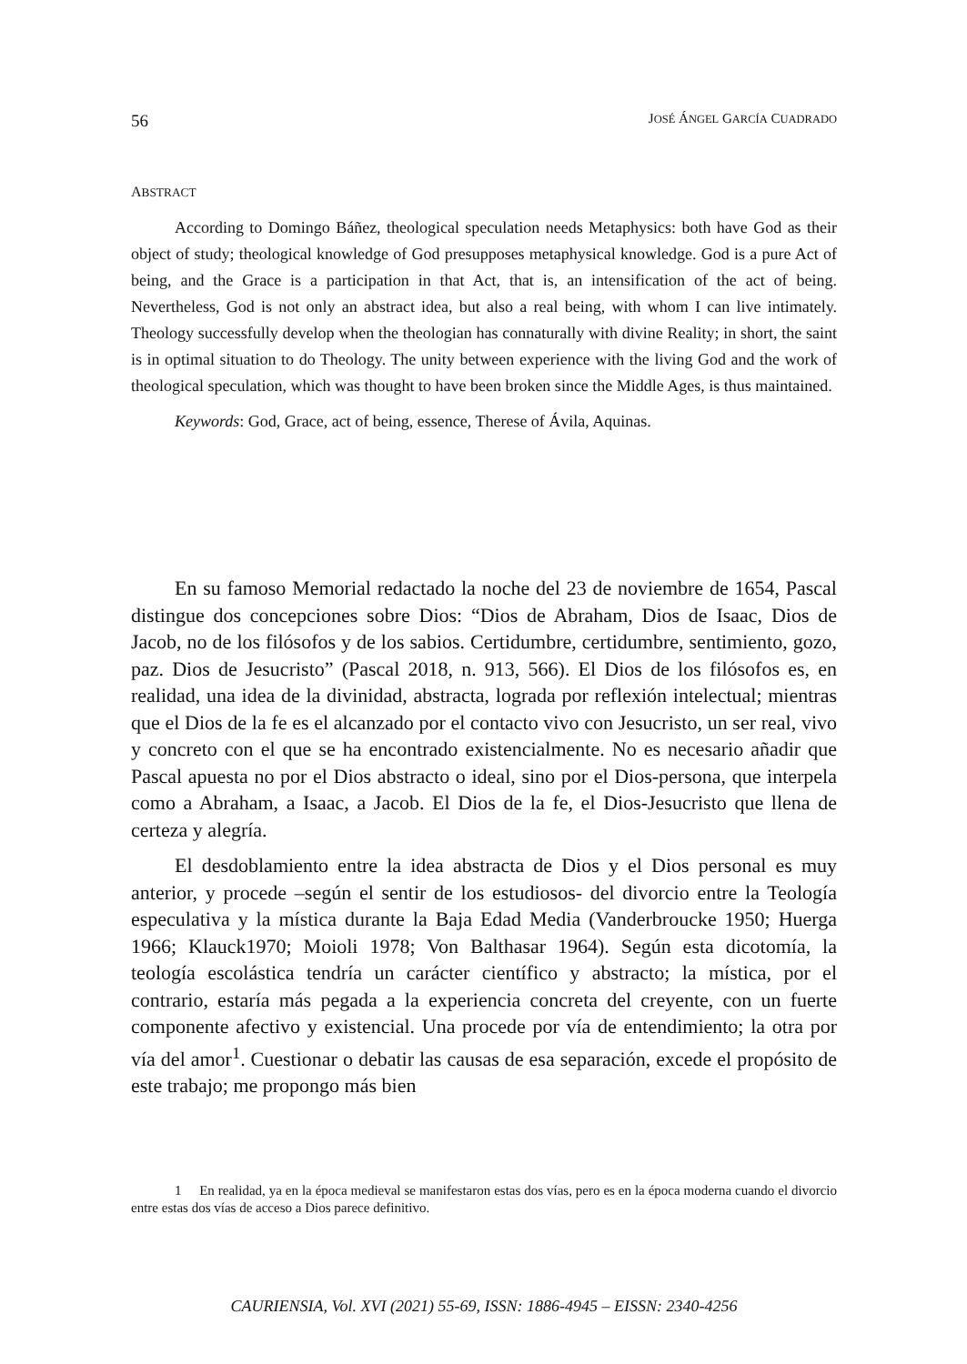56 JOSÉ ÁNGEL GARCÍA CUADRADO
ABSTRACT
According to Domingo Báñez, theological speculation needs Metaphysics: both have God as their object of study; theological knowledge of God presupposes metaphysical knowledge. God is a pure Act of being, and the Grace is a participation in that Act, that is, an intensification of the act of being. Nevertheless, God is not only an abstract idea, but also a real being, with whom I can live intimately. Theology successfully develop when the theologian has connaturally with divine Reality; in short, the saint is in optimal situation to do Theology. The unity between experience with the living God and the work of theological speculation, which was thought to have been broken since the Middle Ages, is thus maintained.
Keywords: God, Grace, act of being, essence, Therese of Ávila, Aquinas.
En su famoso Memorial redactado la noche del 23 de noviembre de 1654, Pascal distingue dos concepciones sobre Dios: “Dios de Abraham, Dios de Isaac, Dios de Jacob, no de los filósofos y de los sabios. Certidumbre, certidumbre, sentimiento, gozo, paz. Dios de Jesucristo” (Pascal 2018, n. 913, 566). El Dios de los filósofos es, en realidad, una idea de la divinidad, abstracta, lograda por reflexión intelectual; mientras que el Dios de la fe es el alcanzado por el contacto vivo con Jesucristo, un ser real, vivo y concreto con el que se ha encontrado existencialmente. No es necesario añadir que Pascal apuesta no por el Dios abstracto o ideal, sino por el Dios-persona, que interpela como a Abraham, a Isaac, a Jacob. El Dios de la fe, el Dios-Jesucristo que llena de certeza y alegría.
El desdoblamiento entre la idea abstracta de Dios y el Dios personal es muy anterior, y procede –según el sentir de los estudiosos- del divorcio entre la Teología especulativa y la mística durante la Baja Edad Media (Vanderbroucke 1950; Huerga 1966; Klauck1970; Moioli 1978; Von Balthasar 1964). Según esta dicotomía, la teología escolástica tendría un carácter científico y abstracto; la mística, por el contrario, estaría más pegada a la experiencia concreta del creyente, con un fuerte componente afectivo y existencial. Una procede por vía de entendimiento; la otra por vía del amor<sup>1</sup>. Cuestionar o debatir las causas de esa separación, excede el propósito de este trabajo; me propongo más bien
1 En realidad, ya en la época medieval se manifestaron estas dos vías, pero es en la época moderna cuando el divorcio entre estas dos vías de acceso a Dios parece definitivo.
CAURIENSIA, Vol. XVI (2021) 55-69, ISSN: 1886-4945 – EISSN: 2340-4256